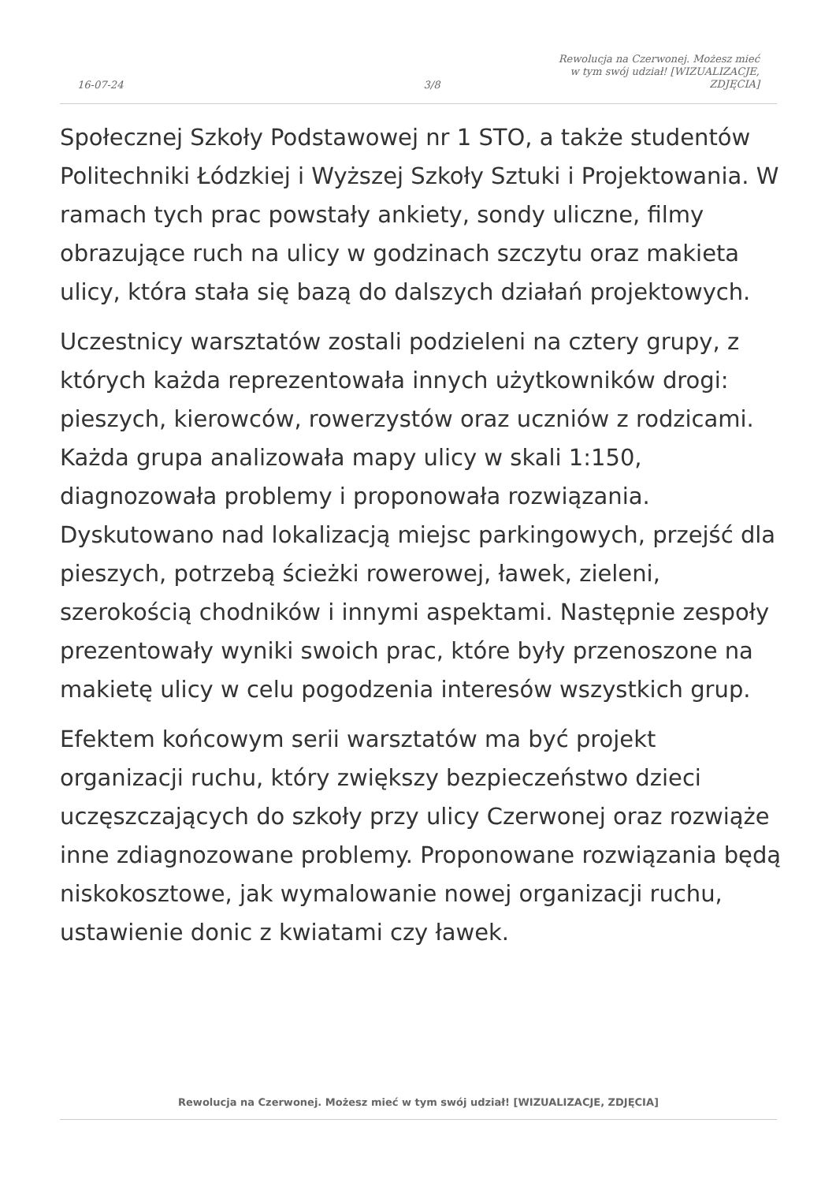16-07-24
3/8
Rewolucja na Czerwonej. Możesz mieć
w tym swój udział! [WIZUALIZACJE,
ZDJĘCIA]
Społecznej Szkoły Podstawowej nr 1 STO, a także studentów Politechniki Łódzkiej i Wyższej Szkoły Sztuki i Projektowania. W ramach tych prac powstały ankiety, sondy uliczne, filmy obrazujące ruch na ulicy w godzinach szczytu oraz makieta ulicy, która stała się bazą do dalszych działań projektowych.
Uczestnicy warsztatów zostali podzieleni na cztery grupy, z których każda reprezentowała innych użytkowników drogi: pieszych, kierowców, rowerzystów oraz uczniów z rodzicami. Każda grupa analizowała mapy ulicy w skali 1:150, diagnozowała problemy i proponowała rozwiązania. Dyskutowano nad lokalizacją miejsc parkingowych, przejść dla pieszych, potrzebą ścieżki rowerowej, ławek, zieleni, szerokością chodników i innymi aspektami. Następnie zespoły prezentowały wyniki swoich prac, które były przenoszone na makietę ulicy w celu pogodzenia interesów wszystkich grup.
Efektem końcowym serii warsztatów ma być projekt organizacji ruchu, który zwiększy bezpieczeństwo dzieci uczęszczających do szkoły przy ulicy Czerwonej oraz rozwiąże inne zdiagnozowane problemy. Proponowane rozwiązania będą niskokosztowe, jak wymalowanie nowej organizacji ruchu, ustawienie donic z kwiatami czy ławek.
Rewolucja na Czerwonej. Możesz mieć w tym swój udział! [WIZUALIZACJE, ZDJĘCIA]